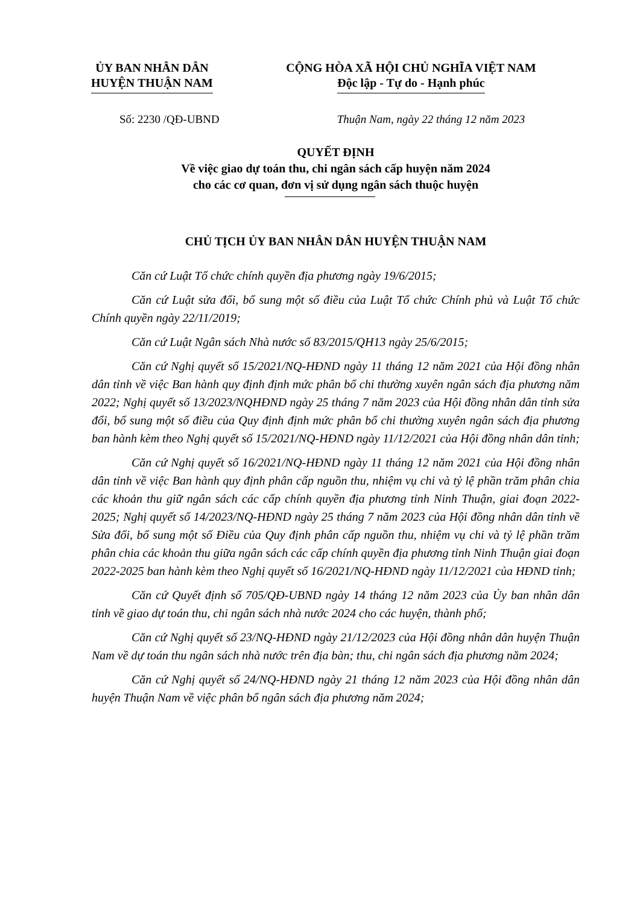ỦY BAN NHÂN DÂN
HUYỆN THUẬN NAM
CỘNG HÒA XÃ HỘI CHỦ NGHĨA VIỆT NAM
Độc lập - Tự do - Hạnh phúc
Số: 2230 /QĐ-UBND Thuận Nam, ngày 22 tháng 12 năm 2023
QUYẾT ĐỊNH
Về việc giao dự toán thu, chi ngân sách cấp huyện năm 2024
cho các cơ quan, đơn vị sử dụng ngân sách thuộc huyện
CHỦ TỊCH ỦY BAN NHÂN DÂN HUYỆN THUẬN NAM
Căn cứ Luật Tổ chức chính quyền địa phương ngày 19/6/2015;
Căn cứ Luật sửa đổi, bổ sung một số điều của Luật Tổ chức Chính phủ và Luật Tổ chức Chính quyền ngày 22/11/2019;
Căn cứ Luật Ngân sách Nhà nước số 83/2015/QH13 ngày 25/6/2015;
Căn cứ Nghị quyết số 15/2021/NQ-HĐND ngày 11 tháng 12 năm 2021 của Hội đồng nhân dân tỉnh về việc Ban hành quy định định mức phân bổ chi thường xuyên ngân sách địa phương năm 2022; Nghị quyết số 13/2023/NQHĐND ngày 25 tháng 7 năm 2023 của Hội đồng nhân dân tỉnh sửa đổi, bổ sung một số điều của Quy định định mức phân bổ chi thường xuyên ngân sách địa phương ban hành kèm theo Nghị quyết số 15/2021/NQ-HĐND ngày 11/12/2021 của Hội đồng nhân dân tỉnh;
Căn cứ Nghị quyết số 16/2021/NQ-HĐND ngày 11 tháng 12 năm 2021 của Hội đồng nhân dân tỉnh về việc Ban hành quy định phân cấp nguồn thu, nhiệm vụ chi và tỷ lệ phần trăm phân chia các khoản thu giữ ngân sách các cấp chính quyền địa phương tỉnh Ninh Thuận, giai đoạn 2022-2025; Nghị quyết số 14/2023/NQ-HĐND ngày 25 tháng 7 năm 2023 của Hội đồng nhân dân tỉnh về Sửa đổi, bổ sung một số Điều của Quy định phân cấp nguồn thu, nhiệm vụ chi và tỷ lệ phần trăm phân chia các khoản thu giữa ngân sách các cấp chính quyền địa phương tỉnh Ninh Thuận giai đoạn 2022-2025 ban hành kèm theo Nghị quyết số 16/2021/NQ-HĐND ngày 11/12/2021 của HĐND tỉnh;
Căn cứ Quyết định số 705/QĐ-UBND ngày 14 tháng 12 năm 2023 của Ủy ban nhân dân tỉnh về giao dự toán thu, chi ngân sách nhà nước 2024 cho các huyện, thành phố;
Căn cứ Nghị quyết số 23/NQ-HĐND ngày 21/12/2023 của Hội đồng nhân dân huyện Thuận Nam về dự toán thu ngân sách nhà nước trên địa bàn; thu, chi ngân sách địa phương năm 2024;
Căn cứ Nghị quyết số 24/NQ-HĐND ngày 21 tháng 12 năm 2023 của Hội đồng nhân dân huyện Thuận Nam về việc phân bổ ngân sách địa phương năm 2024;